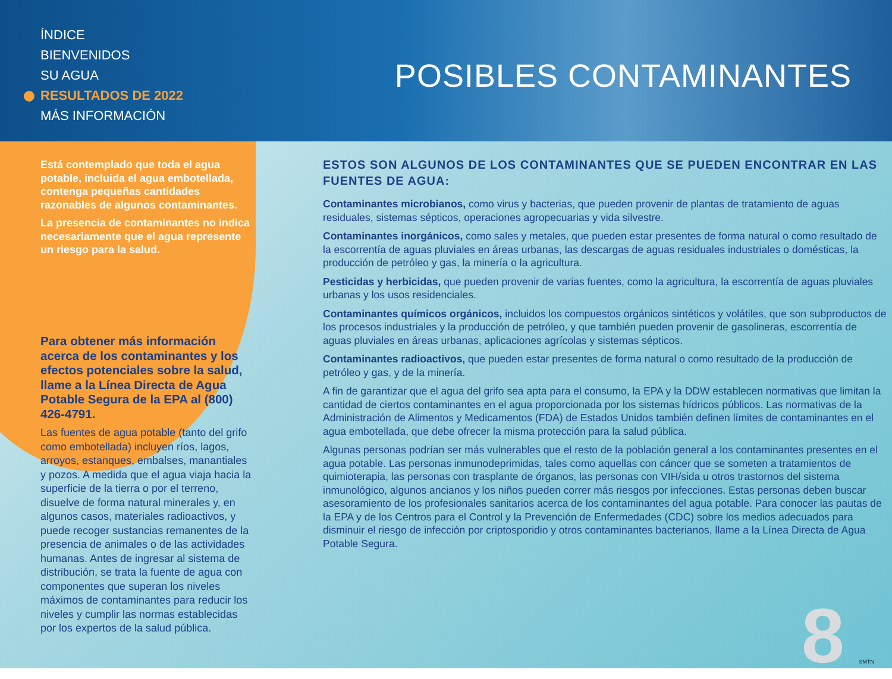ÍNDICE
BIENVENIDOS
SU AGUA
RESULTADOS DE 2022
MÁS INFORMACIÓN
POSIBLES CONTAMINANTES
Está contemplado que toda el agua potable, incluida el agua embotellada, contenga pequeñas cantidades razonables de algunos contaminantes.
La presencia de contaminantes no indica necesariamente que el agua represente un riesgo para la salud.
Para obtener más información acerca de los contaminantes y los efectos potenciales sobre la salud, llame a la Línea Directa de Agua Potable Segura de la EPA al (800) 426-4791.
Las fuentes de agua potable (tanto del grifo como embotellada) incluyen ríos, lagos, arroyos, estanques, embalses, manantiales y pozos. A medida que el agua viaja hacia la superficie de la tierra o por el terreno, disuelve de forma natural minerales y, en algunos casos, materiales radioactivos, y puede recoger sustancias remanentes de la presencia de animales o de las actividades humanas. Antes de ingresar al sistema de distribución, se trata la fuente de agua con componentes que superan los niveles máximos de contaminantes para reducir los niveles y cumplir las normas establecidas por los expertos de la salud pública.
ESTOS SON ALGUNOS DE LOS CONTAMINANTES QUE SE PUEDEN ENCONTRAR EN LAS FUENTES DE AGUA:
Contaminantes microbianos, como virus y bacterias, que pueden provenir de plantas de tratamiento de aguas residuales, sistemas sépticos, operaciones agropecuarias y vida silvestre.
Contaminantes inorgánicos, como sales y metales, que pueden estar presentes de forma natural o como resultado de la escorrentía de aguas pluviales en áreas urbanas, las descargas de aguas residuales industriales o domésticas, la producción de petróleo y gas, la minería o la agricultura.
Pesticidas y herbicidas, que pueden provenir de varias fuentes, como la agricultura, la escorrentía de aguas pluviales urbanas y los usos residenciales.
Contaminantes químicos orgánicos, incluidos los compuestos orgánicos sintéticos y volátiles, que son subproductos de los procesos industriales y la producción de petróleo, y que también pueden provenir de gasolineras, escorrentía de aguas pluviales en áreas urbanas, aplicaciones agrícolas y sistemas sépticos.
Contaminantes radioactivos, que pueden estar presentes de forma natural o como resultado de la producción de petróleo y gas, y de la minería.
A fin de garantizar que el agua del grifo sea apta para el consumo, la EPA y la DDW establecen normativas que limitan la cantidad de ciertos contaminantes en el agua proporcionada por los sistemas hídricos públicos. Las normativas de la Administración de Alimentos y Medicamentos (FDA) de Estados Unidos también definen límites de contaminantes en el agua embotellada, que debe ofrecer la misma protección para la salud pública.
Algunas personas podrían ser más vulnerables que el resto de la población general a los contaminantes presentes en el agua potable. Las personas inmunodeprimidas, tales como aquellas con cáncer que se someten a tratamientos de quimioterapia, las personas con trasplante de órganos, las personas con VIH/sida u otros trastornos del sistema inmunológico, algunos ancianos y los niños pueden correr más riesgos por infecciones. Estas personas deben buscar asesoramiento de los profesionales sanitarios acerca de los contaminantes del agua potable. Para conocer las pautas de la EPA y de los Centros para el Control y la Prevención de Enfermedades (CDC) sobre los medios adecuados para disminuir el riesgo de infección por criptosporidio y otros contaminantes bacterianos, llame a la Línea Directa de Agua Potable Segura.
8 SMTN